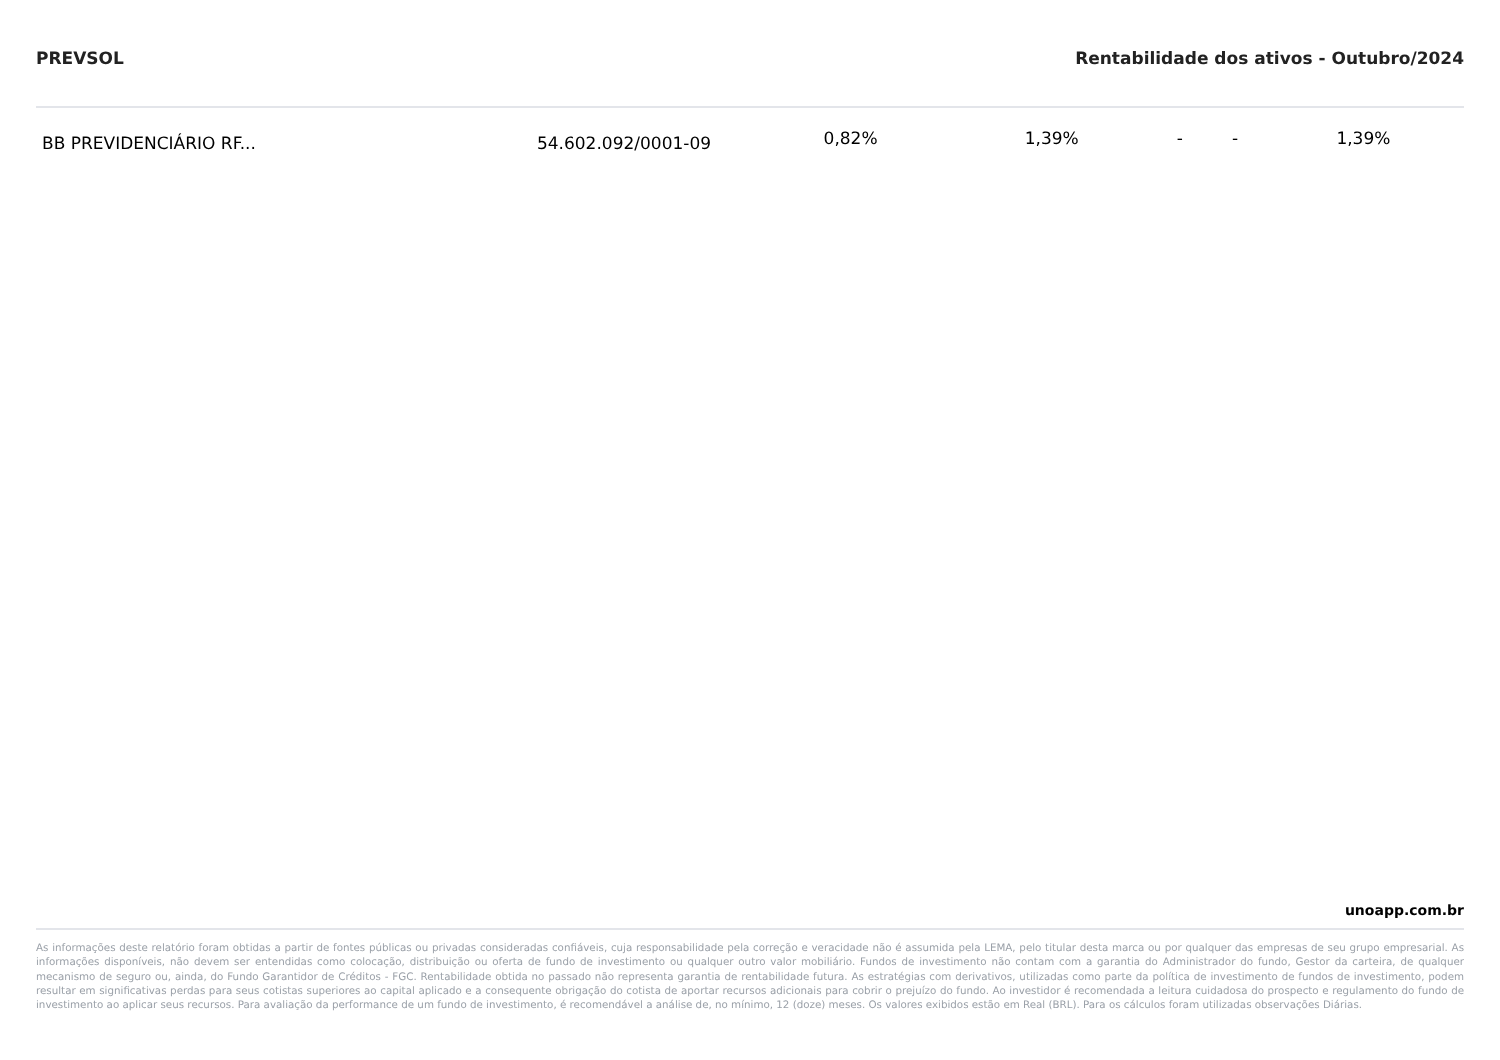PREVSOL Rentabilidade dos ativos - Outubro/2024
| BB PREVIDENCIÁRIO RF... | 54.602.092/0001-09 | 0,82% | 1,39% | - | - | 1,39% |
unoapp.com.br
As informações deste relatório foram obtidas a partir de fontes públicas ou privadas consideradas confiáveis, cuja responsabilidade pela correção e veracidade não é assumida pela LEMA, pelo titular desta marca ou por qualquer das empresas de seu grupo empresarial. As informações disponíveis, não devem ser entendidas como colocação, distribuição ou oferta de fundo de investimento ou qualquer outro valor mobiliário. Fundos de investimento não contam com a garantia do Administrador do fundo, Gestor da carteira, de qualquer mecanismo de seguro ou, ainda, do Fundo Garantidor de Créditos - FGC. Rentabilidade obtida no passado não representa garantia de rentabilidade futura. As estratégias com derivativos, utilizadas como parte da política de investimento de fundos de investimento, podem resultar em significativas perdas para seus cotistas superiores ao capital aplicado e a consequente obrigação do cotista de aportar recursos adicionais para cobrir o prejuízo do fundo. Ao investidor é recomendada a leitura cuidadosa do prospecto e regulamento do fundo de investimento ao aplicar seus recursos. Para avaliação da performance de um fundo de investimento, é recomendável a análise de, no mínimo, 12 (doze) meses. Os valores exibidos estão em Real (BRL). Para os cálculos foram utilizadas observações Diárias.